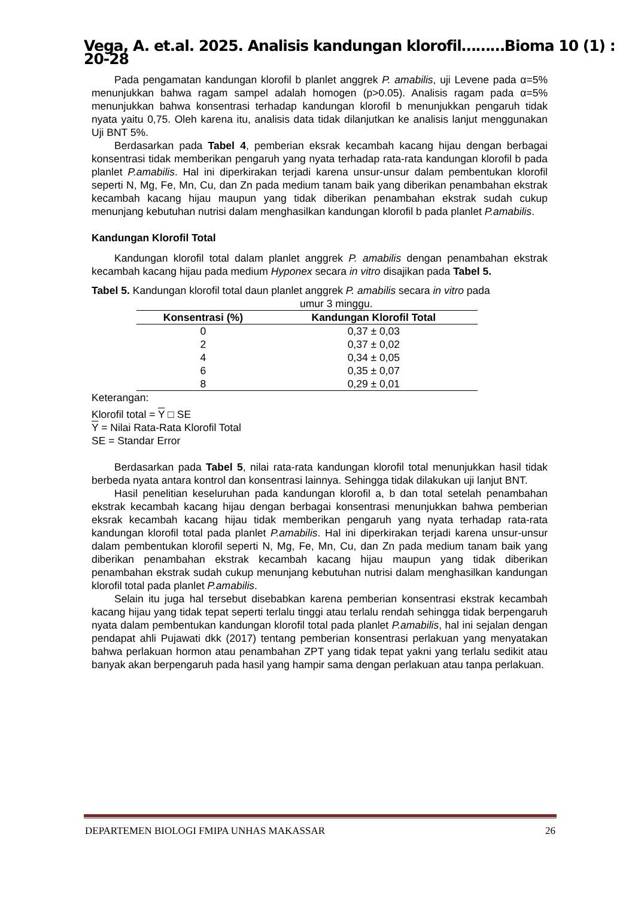Vega, A. et.al. 2025. Analisis kandungan klorofil………Bioma 10 (1) : 20-28
Pada pengamatan kandungan klorofil b planlet anggrek P. amabilis, uji Levene pada α=5% menunjukkan bahwa ragam sampel adalah homogen (p>0.05). Analisis ragam pada α=5% menunjukkan bahwa konsentrasi terhadap kandungan klorofil b menunjukkan pengaruh tidak nyata yaitu 0,75. Oleh karena itu, analisis data tidak dilanjutkan ke analisis lanjut menggunakan Uji BNT 5%.
Berdasarkan pada Tabel 4, pemberian eksrak kecambah kacang hijau dengan berbagai konsentrasi tidak memberikan pengaruh yang nyata terhadap rata-rata kandungan klorofil b pada planlet P.amabilis. Hal ini diperkirakan terjadi karena unsur-unsur dalam pembentukan klorofil seperti N, Mg, Fe, Mn, Cu, dan Zn pada medium tanam baik yang diberikan penambahan ekstrak kecambah kacang hijau maupun yang tidak diberikan penambahan ekstrak sudah cukup menunjang kebutuhan nutrisi dalam menghasilkan kandungan klorofil b pada planlet P.amabilis.
Kandungan Klorofil Total
Kandungan klorofil total dalam planlet anggrek P. amabilis dengan penambahan ekstrak kecambah kacang hijau pada medium Hyponex secara in vitro disajikan pada Tabel 5.
Tabel 5. Kandungan klorofil total daun planlet anggrek P. amabilis secara in vitro pada
umur 3 minggu.
| Konsentrasi (%) | Kandungan Klorofil Total |
| --- | --- |
| 0 | 0,37 ± 0,03 |
| 2 | 0,37 ± 0,02 |
| 4 | 0,34 ± 0,05 |
| 6 | 0,35 ± 0,07 |
| 8 | 0,29 ± 0,01 |
Keterangan:
Klorofil total = Y □ SE
Y = Nilai Rata-Rata Klorofil Total
SE = Standar Error
Berdasarkan pada Tabel 5, nilai rata-rata kandungan klorofil total menunjukkan hasil tidak berbeda nyata antara kontrol dan konsentrasi lainnya. Sehingga tidak dilakukan uji lanjut BNT.
Hasil penelitian keseluruhan pada kandungan klorofil a, b dan total setelah penambahan ekstrak kecambah kacang hijau dengan berbagai konsentrasi menunjukkan bahwa pemberian eksrak kecambah kacang hijau tidak memberikan pengaruh yang nyata terhadap rata-rata kandungan klorofil total pada planlet P.amabilis. Hal ini diperkirakan terjadi karena unsur-unsur dalam pembentukan klorofil seperti N, Mg, Fe, Mn, Cu, dan Zn pada medium tanam baik yang diberikan penambahan ekstrak kecambah kacang hijau maupun yang tidak diberikan penambahan ekstrak sudah cukup menunjang kebutuhan nutrisi dalam menghasilkan kandungan klorofil total pada planlet P.amabilis.
Selain itu juga hal tersebut disebabkan karena pemberian konsentrasi ekstrak kecambah kacang hijau yang tidak tepat seperti terlalu tinggi atau terlalu rendah sehingga tidak berpengaruh nyata dalam pembentukan kandungan klorofil total pada planlet P.amabilis, hal ini sejalan dengan pendapat ahli Pujawati dkk (2017) tentang pemberian konsentrasi perlakuan yang menyatakan bahwa perlakuan hormon atau penambahan ZPT yang tidak tepat yakni yang terlalu sedikit atau banyak akan berpengaruh pada hasil yang hampir sama dengan perlakuan atau tanpa perlakuan.
DEPARTEMEN BIOLOGI FMIPA UNHAS MAKASSAR 26